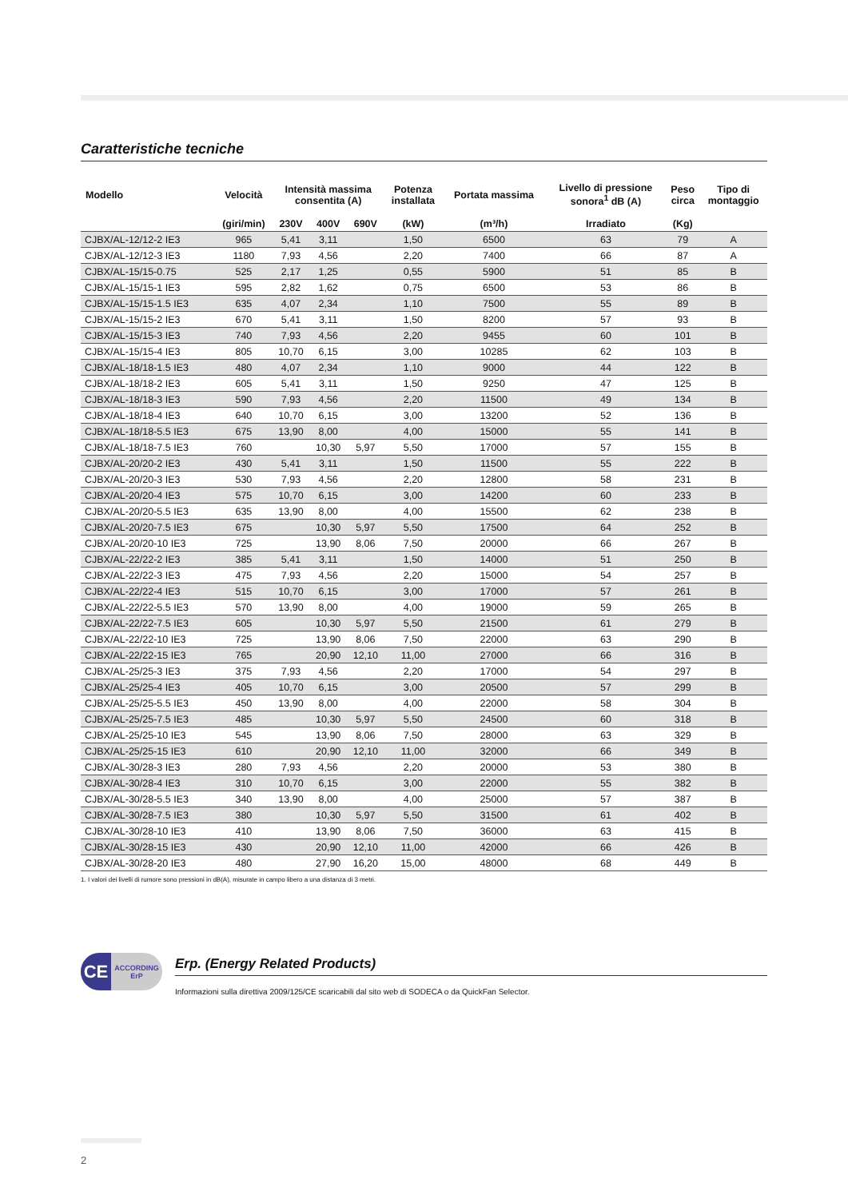Caratteristiche tecniche
| Modello | Velocità | Intensità massima consentita (A) | | | Potenza installata | Portata massima | Livello di pressione sonora<sup>1</sup> dB (A) | Peso circa | Tipo di montaggio |
| --- | --- | --- | --- | --- | --- | --- | --- | --- | --- |
| | (giri/min) | 230V | 400V | 690V | (kW) | (m³/h) | Irradiato | (Kg) | |
| CJBX/AL-12/12-2 IE3 | 965 | 5,41 | 3,11 | | 1,50 | 6500 | 63 | 79 | A |
| CJBX/AL-12/12-3 IE3 | 1180 | 7,93 | 4,56 | | 2,20 | 7400 | 66 | 87 | A |
| CJBX/AL-15/15-0.75 | 525 | 2,17 | 1,25 | | 0,55 | 5900 | 51 | 85 | B |
| CJBX/AL-15/15-1 IE3 | 595 | 2,82 | 1,62 | | 0,75 | 6500 | 53 | 86 | B |
| CJBX/AL-15/15-1.5 IE3 | 635 | 4,07 | 2,34 | | 1,10 | 7500 | 55 | 89 | B |
| CJBX/AL-15/15-2 IE3 | 670 | 5,41 | 3,11 | | 1,50 | 8200 | 57 | 93 | B |
| CJBX/AL-15/15-3 IE3 | 740 | 7,93 | 4,56 | | 2,20 | 9455 | 60 | 101 | B |
| CJBX/AL-15/15-4 IE3 | 805 | 10,70 | 6,15 | | 3,00 | 10285 | 62 | 103 | B |
| CJBX/AL-18/18-1.5 IE3 | 480 | 4,07 | 2,34 | | 1,10 | 9000 | 44 | 122 | B |
| CJBX/AL-18/18-2 IE3 | 605 | 5,41 | 3,11 | | 1,50 | 9250 | 47 | 125 | B |
| CJBX/AL-18/18-3 IE3 | 590 | 7,93 | 4,56 | | 2,20 | 11500 | 49 | 134 | B |
| CJBX/AL-18/18-4 IE3 | 640 | 10,70 | 6,15 | | 3,00 | 13200 | 52 | 136 | B |
| CJBX/AL-18/18-5.5 IE3 | 675 | 13,90 | 8,00 | | 4,00 | 15000 | 55 | 141 | B |
| CJBX/AL-18/18-7.5 IE3 | 760 | | 10,30 | 5,97 | 5,50 | 17000 | 57 | 155 | B |
| CJBX/AL-20/20-2 IE3 | 430 | 5,41 | 3,11 | | 1,50 | 11500 | 55 | 222 | B |
| CJBX/AL-20/20-3 IE3 | 530 | 7,93 | 4,56 | | 2,20 | 12800 | 58 | 231 | B |
| CJBX/AL-20/20-4 IE3 | 575 | 10,70 | 6,15 | | 3,00 | 14200 | 60 | 233 | B |
| CJBX/AL-20/20-5.5 IE3 | 635 | 13,90 | 8,00 | | 4,00 | 15500 | 62 | 238 | B |
| CJBX/AL-20/20-7.5 IE3 | 675 | | 10,30 | 5,97 | 5,50 | 17500 | 64 | 252 | B |
| CJBX/AL-20/20-10 IE3 | 725 | | 13,90 | 8,06 | 7,50 | 20000 | 66 | 267 | B |
| CJBX/AL-22/22-2 IE3 | 385 | 5,41 | 3,11 | | 1,50 | 14000 | 51 | 250 | B |
| CJBX/AL-22/22-3 IE3 | 475 | 7,93 | 4,56 | | 2,20 | 15000 | 54 | 257 | B |
| CJBX/AL-22/22-4 IE3 | 515 | 10,70 | 6,15 | | 3,00 | 17000 | 57 | 261 | B |
| CJBX/AL-22/22-5.5 IE3 | 570 | 13,90 | 8,00 | | 4,00 | 19000 | 59 | 265 | B |
| CJBX/AL-22/22-7.5 IE3 | 605 | | 10,30 | 5,97 | 5,50 | 21500 | 61 | 279 | B |
| CJBX/AL-22/22-10 IE3 | 725 | | 13,90 | 8,06 | 7,50 | 22000 | 63 | 290 | B |
| CJBX/AL-22/22-15 IE3 | 765 | | 20,90 | 12,10 | 11,00 | 27000 | 66 | 316 | B |
| CJBX/AL-25/25-3 IE3 | 375 | 7,93 | 4,56 | | 2,20 | 17000 | 54 | 297 | B |
| CJBX/AL-25/25-4 IE3 | 405 | 10,70 | 6,15 | | 3,00 | 20500 | 57 | 299 | B |
| CJBX/AL-25/25-5.5 IE3 | 450 | 13,90 | 8,00 | | 4,00 | 22000 | 58 | 304 | B |
| CJBX/AL-25/25-7.5 IE3 | 485 | | 10,30 | 5,97 | 5,50 | 24500 | 60 | 318 | B |
| CJBX/AL-25/25-10 IE3 | 545 | | 13,90 | 8,06 | 7,50 | 28000 | 63 | 329 | B |
| CJBX/AL-25/25-15 IE3 | 610 | | 20,90 | 12,10 | 11,00 | 32000 | 66 | 349 | B |
| CJBX/AL-30/28-3 IE3 | 280 | 7,93 | 4,56 | | 2,20 | 20000 | 53 | 380 | B |
| CJBX/AL-30/28-4 IE3 | 310 | 10,70 | 6,15 | | 3,00 | 22000 | 55 | 382 | B |
| CJBX/AL-30/28-5.5 IE3 | 340 | 13,90 | 8,00 | | 4,00 | 25000 | 57 | 387 | B |
| CJBX/AL-30/28-7.5 IE3 | 380 | | 10,30 | 5,97 | 5,50 | 31500 | 61 | 402 | B |
| CJBX/AL-30/28-10 IE3 | 410 | | 13,90 | 8,06 | 7,50 | 36000 | 63 | 415 | B |
| CJBX/AL-30/28-15 IE3 | 430 | | 20,90 | 12,10 | 11,00 | 42000 | 66 | 426 | B |
| CJBX/AL-30/28-20 IE3 | 480 | | 27,90 | 16,20 | 15,00 | 48000 | 68 | 449 | B |
1. I valori dei livelli di rumore sono pressioni in dB(A), misurate in campo libero a una distanza di 3 metri.
CE
ACCORDING
ErP
Erp. (Energy Related Products)
Informazioni sulla direttiva 2009/125/CE scaricabili dal sito web di SODECA o da QuickFan Selector.
2